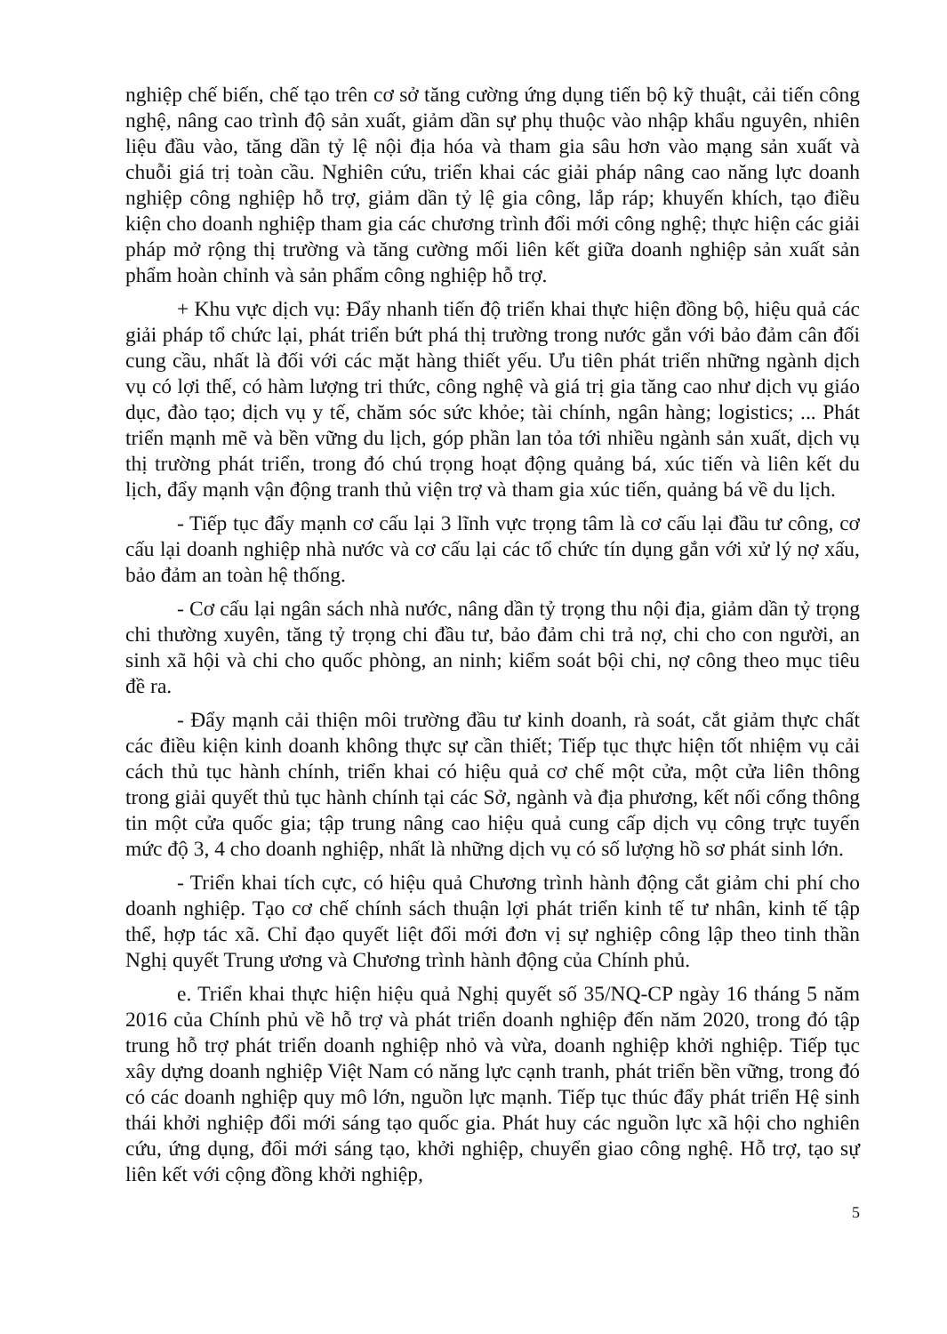nghiệp chế biến, chế tạo trên cơ sở tăng cường ứng dụng tiến bộ kỹ thuật, cải tiến công nghệ, nâng cao trình độ sản xuất, giảm dần sự phụ thuộc vào nhập khẩu nguyên, nhiên liệu đầu vào, tăng dần tỷ lệ nội địa hóa và tham gia sâu hơn vào mạng sản xuất và chuỗi giá trị toàn cầu. Nghiên cứu, triển khai các giải pháp nâng cao năng lực doanh nghiệp công nghiệp hỗ trợ, giảm dần tỷ lệ gia công, lắp ráp; khuyến khích, tạo điều kiện cho doanh nghiệp tham gia các chương trình đổi mới công nghệ; thực hiện các giải pháp mở rộng thị trường và tăng cường mối liên kết giữa doanh nghiệp sản xuất sản phẩm hoàn chỉnh và sản phẩm công nghiệp hỗ trợ.
+ Khu vực dịch vụ: Đẩy nhanh tiến độ triển khai thực hiện đồng bộ, hiệu quả các giải pháp tổ chức lại, phát triển bứt phá thị trường trong nước gắn với bảo đảm cân đối cung cầu, nhất là đối với các mặt hàng thiết yếu. Ưu tiên phát triển những ngành dịch vụ có lợi thế, có hàm lượng tri thức, công nghệ và giá trị gia tăng cao như dịch vụ giáo dục, đào tạo; dịch vụ y tế, chăm sóc sức khỏe; tài chính, ngân hàng; logistics; ... Phát triển mạnh mẽ và bền vững du lịch, góp phần lan tỏa tới nhiều ngành sản xuất, dịch vụ thị trường phát triển, trong đó chú trọng hoạt động quảng bá, xúc tiến và liên kết du lịch, đẩy mạnh vận động tranh thủ viện trợ và tham gia xúc tiến, quảng bá về du lịch.
- Tiếp tục đẩy mạnh cơ cấu lại 3 lĩnh vực trọng tâm là cơ cấu lại đầu tư công, cơ cấu lại doanh nghiệp nhà nước và cơ cấu lại các tổ chức tín dụng gắn với xử lý nợ xấu, bảo đảm an toàn hệ thống.
- Cơ cấu lại ngân sách nhà nước, nâng dần tỷ trọng thu nội địa, giảm dần tỷ trọng chi thường xuyên, tăng tỷ trọng chi đầu tư, bảo đảm chi trả nợ, chi cho con người, an sinh xã hội và chi cho quốc phòng, an ninh; kiểm soát bội chi, nợ công theo mục tiêu đề ra.
- Đẩy mạnh cải thiện môi trường đầu tư kinh doanh, rà soát, cắt giảm thực chất các điều kiện kinh doanh không thực sự cần thiết; Tiếp tục thực hiện tốt nhiệm vụ cải cách thủ tục hành chính, triển khai có hiệu quả cơ chế một cửa, một cửa liên thông trong giải quyết thủ tục hành chính tại các Sở, ngành và địa phương, kết nối cổng thông tin một cửa quốc gia; tập trung nâng cao hiệu quả cung cấp dịch vụ công trực tuyến mức độ 3, 4 cho doanh nghiệp, nhất là những dịch vụ có số lượng hồ sơ phát sinh lớn.
- Triển khai tích cực, có hiệu quả Chương trình hành động cắt giảm chi phí cho doanh nghiệp. Tạo cơ chế chính sách thuận lợi phát triển kinh tế tư nhân, kinh tế tập thể, hợp tác xã. Chỉ đạo quyết liệt đổi mới đơn vị sự nghiệp công lập theo tinh thần Nghị quyết Trung ương và Chương trình hành động của Chính phủ.
e. Triển khai thực hiện hiệu quả Nghị quyết số 35/NQ-CP ngày 16 tháng 5 năm 2016 của Chính phủ về hỗ trợ và phát triển doanh nghiệp đến năm 2020, trong đó tập trung hỗ trợ phát triển doanh nghiệp nhỏ và vừa, doanh nghiệp khởi nghiệp. Tiếp tục xây dựng doanh nghiệp Việt Nam có năng lực cạnh tranh, phát triển bền vững, trong đó có các doanh nghiệp quy mô lớn, nguồn lực mạnh. Tiếp tục thúc đẩy phát triển Hệ sinh thái khởi nghiệp đổi mới sáng tạo quốc gia. Phát huy các nguồn lực xã hội cho nghiên cứu, ứng dụng, đổi mới sáng tạo, khởi nghiệp, chuyển giao công nghệ. Hỗ trợ, tạo sự liên kết với cộng đồng khởi nghiệp,
5